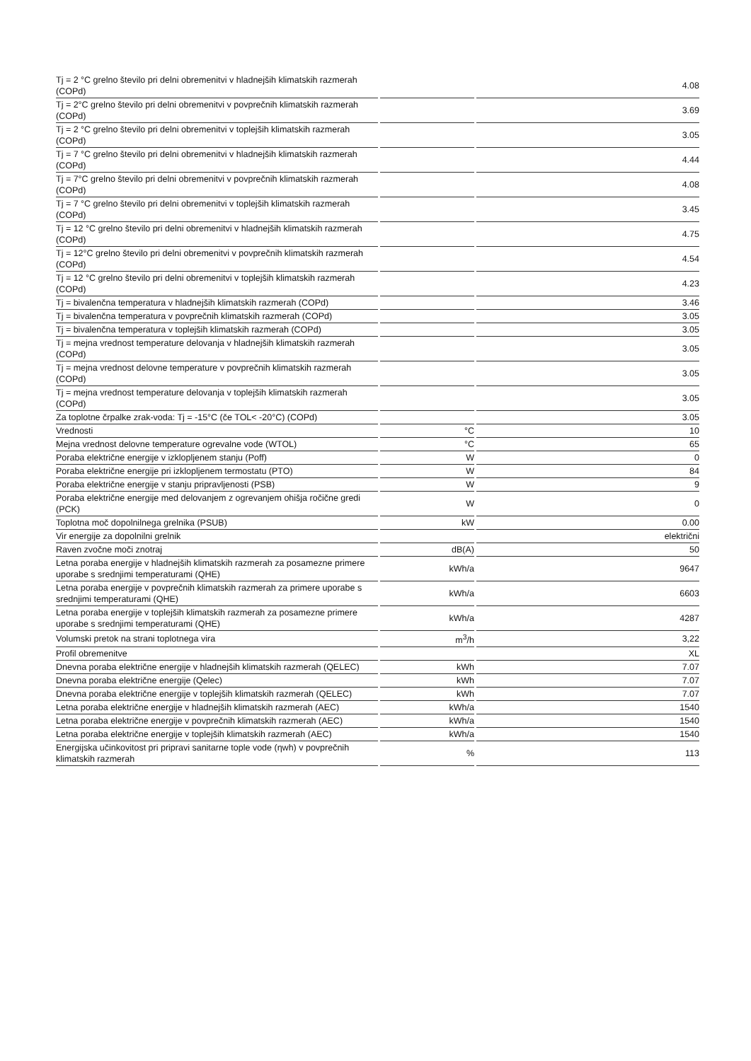| Tj = 2 °C grelno število pri delni obremenitvi v hladnejših klimatskih razmerah (COPd) | | 4.08 |
| Tj = 2°C grelno število pri delni obremenitvi v povprečnih klimatskih razmerah (COPd) | | 3.69 |
| Tj = 2 °C grelno število pri delni obremenitvi v toplejših klimatskih razmerah (COPd) | | 3.05 |
| Tj = 7 °C grelno število pri delni obremenitvi v hladnejših klimatskih razmerah (COPd) | | 4.44 |
| Tj = 7°C grelno število pri delni obremenitvi v povprečnih klimatskih razmerah (COPd) | | 4.08 |
| Tj = 7 °C grelno število pri delni obremenitvi v toplejših klimatskih razmerah (COPd) | | 3.45 |
| Tj = 12 °C grelno število pri delni obremenitvi v hladnejših klimatskih razmerah (COPd) | | 4.75 |
| Tj = 12°C grelno število pri delni obremenitvi v povprečnih klimatskih razmerah (COPd) | | 4.54 |
| Tj = 12 °C grelno število pri delni obremenitvi v toplejših klimatskih razmerah (COPd) | | 4.23 |
| Tj = bivalenčna temperatura v hladnejših klimatskih razmerah (COPd) | | 3.46 |
| Tj = bivalenčna temperatura v povprečnih klimatskih razmerah (COPd) | | 3.05 |
| Tj = bivalenčna temperatura v toplejših klimatskih razmerah (COPd) | | 3.05 |
| Tj = mejna vrednost temperature delovanja v hladnejših klimatskih razmerah (COPd) | | 3.05 |
| Tj = mejna vrednost delovne temperature v povprečnih klimatskih razmerah (COPd) | | 3.05 |
| Tj = mejna vrednost temperature delovanja v toplejših klimatskih razmerah (COPd) | | 3.05 |
| Za toplotne črpalke zrak-voda: Tj = -15°C (če TOL< -20°C) (COPd) | | 3.05 |
| Vrednosti | °C | 10 |
| Mejna vrednost delovne temperature ogrevalne vode (WTOL) | °C | 65 |
| Poraba električne energije v izklopljenem stanju (Poff) | W | 0 |
| Poraba električne energije pri izklopljenem termostatu (PTO) | W | 84 |
| Poraba električne energije v stanju pripravljenosti (PSB) | W | 9 |
| Poraba električne energije med delovanjem z ogrevanjem ohišja ročične gredi (PCK) | W | 0 |
| Toplotna moč dopolnilnega grelnika (PSUB) | kW | 0.00 |
| Vir energije za dopolnilni grelnik | | električni |
| Raven zvočne moči znotraj | dB(A) | 50 |
| Letna poraba energije v hladnejših klimatskih razmerah za posamezne primere uporabe s srednjimi temperaturami (QHE) | kWh/a | 9647 |
| Letna poraba energije v povprečnih klimatskih razmerah za primere uporabe s srednjimi temperaturami (QHE) | kWh/a | 6603 |
| Letna poraba energije v toplejših klimatskih razmerah za posamezne primere uporabe s srednjimi temperaturami (QHE) | kWh/a | 4287 |
| Volumski pretok na strani toplotnega vira | m<sup>3</sup>/h | 3,22 |
| Profil obremenitve | | XL |
| Dnevna poraba električne energije v hladnejših klimatskih razmerah (QELEC) | kWh | 7.07 |
| Dnevna poraba električne energije (Qelec) | kWh | 7.07 |
| Dnevna poraba električne energije v toplejših klimatskih razmerah (QELEC) | kWh | 7.07 |
| Letna poraba električne energije v hladnejših klimatskih razmerah (AEC) | kWh/a | 1540 |
| Letna poraba električne energije v povprečnih klimatskih razmerah (AEC) | kWh/a | 1540 |
| Letna poraba električne energije v toplejših klimatskih razmerah (AEC) | kWh/a | 1540 |
| Energijska učinkovitost pri pripravi sanitarne tople vode (ηwh) v povprečnih klimatskih razmerah | % | 113 |